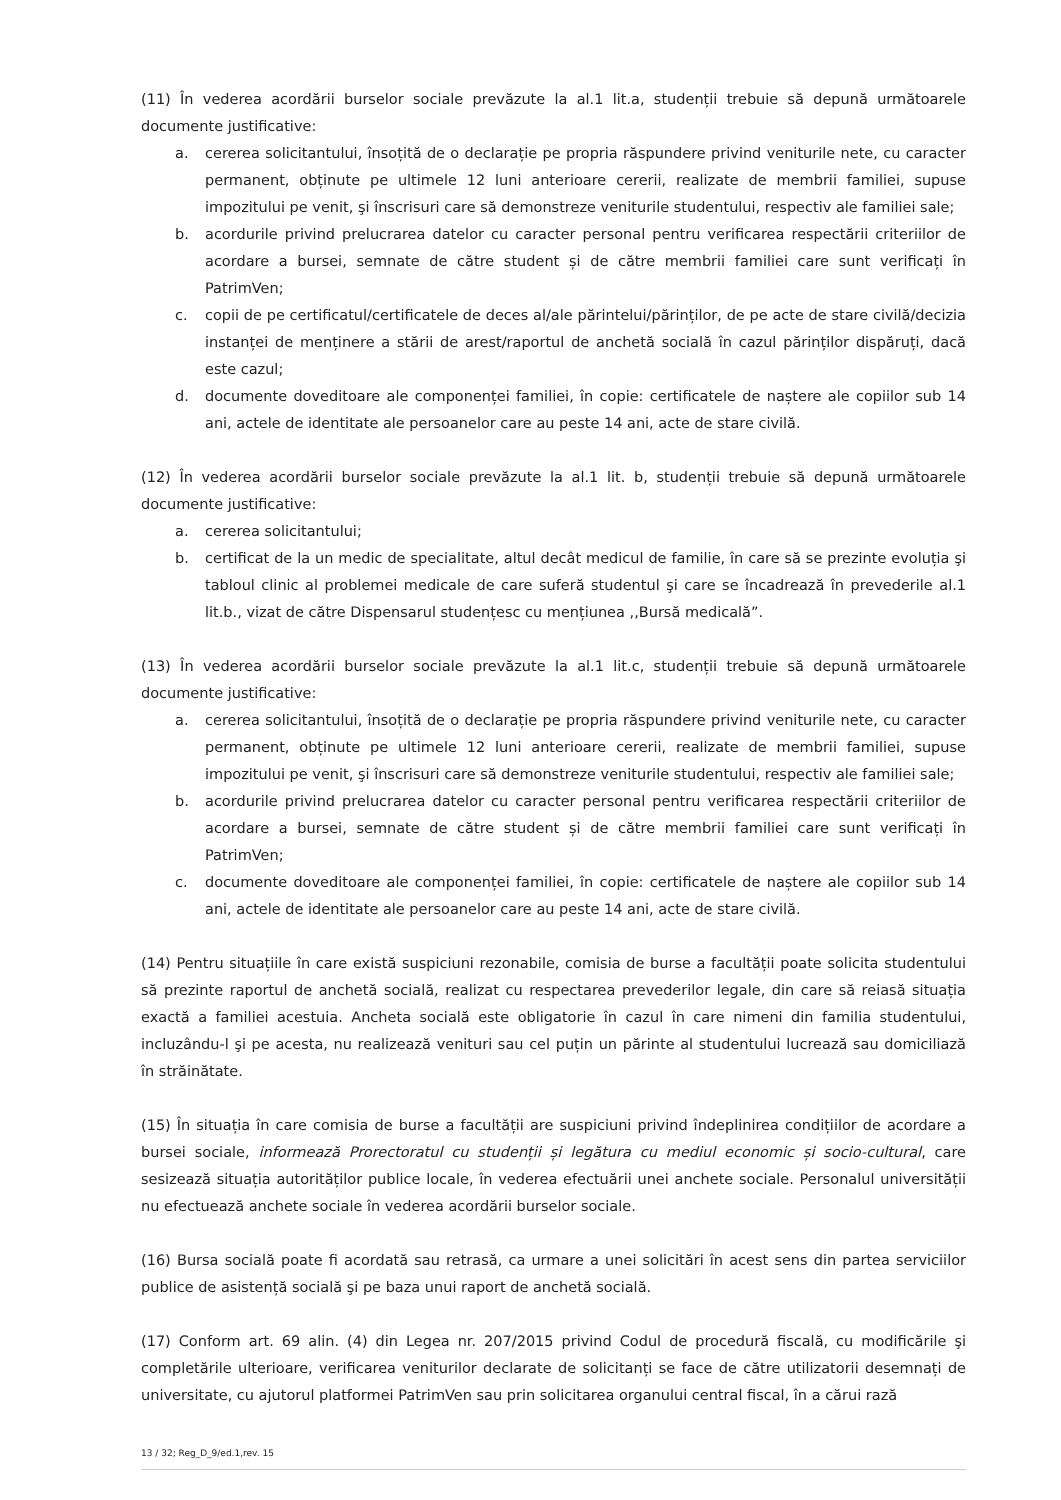(11) În vederea acordării burselor sociale prevăzute la al.1 lit.a, studenții trebuie să depună următoarele documente justificative:
a. cererea solicitantului, însoțită de o declarație pe propria răspundere privind veniturile nete, cu caracter permanent, obținute pe ultimele 12 luni anterioare cererii, realizate de membrii familiei, supuse impozitului pe venit, şi înscrisuri care să demonstreze veniturile studentului, respectiv ale familiei sale;
b. acordurile privind prelucrarea datelor cu caracter personal pentru verificarea respectării criteriilor de acordare a bursei, semnate de către student și de către membrii familiei care sunt verificați în PatrimVen;
c. copii de pe certificatul/certificatele de deces al/ale părintelui/părinților, de pe acte de stare civilă/decizia instanței de menținere a stării de arest/raportul de anchetă socială în cazul părinților dispăruți, dacă este cazul;
d. documente doveditoare ale componenței familiei, în copie: certificatele de naștere ale copiilor sub 14 ani, actele de identitate ale persoanelor care au peste 14 ani, acte de stare civilă.
(12) În vederea acordării burselor sociale prevăzute la al.1 lit. b, studenții trebuie să depună următoarele documente justificative:
a. cererea solicitantului;
b. certificat de la un medic de specialitate, altul decât medicul de familie, în care să se prezinte evoluția şi tabloul clinic al problemei medicale de care suferă studentul şi care se încadrează în prevederile al.1 lit.b., vizat de către Dispensarul studențesc cu mențiunea ,,Bursă medicală”.
(13) În vederea acordării burselor sociale prevăzute la al.1 lit.c, studenții trebuie să depună următoarele documente justificative:
a. cererea solicitantului, însoțită de o declarație pe propria răspundere privind veniturile nete, cu caracter permanent, obținute pe ultimele 12 luni anterioare cererii, realizate de membrii familiei, supuse impozitului pe venit, şi înscrisuri care să demonstreze veniturile studentului, respectiv ale familiei sale;
b. acordurile privind prelucrarea datelor cu caracter personal pentru verificarea respectării criteriilor de acordare a bursei, semnate de către student și de către membrii familiei care sunt verificați în PatrimVen;
c. documente doveditoare ale componenței familiei, în copie: certificatele de naștere ale copiilor sub 14 ani, actele de identitate ale persoanelor care au peste 14 ani, acte de stare civilă.
(14) Pentru situațiile în care există suspiciuni rezonabile, comisia de burse a facultății poate solicita studentului să prezinte raportul de anchetă socială, realizat cu respectarea prevederilor legale, din care să reiasă situația exactă a familiei acestuia. Ancheta socială este obligatorie în cazul în care nimeni din familia studentului, incluzându-l şi pe acesta, nu realizează venituri sau cel puțin un părinte al studentului lucrează sau domiciliază în străinătate.
(15) În situația în care comisia de burse a facultății are suspiciuni privind îndeplinirea condițiilor de acordare a bursei sociale, informează Prorectoratul cu studenții și legătura cu mediul economic și socio-cultural, care sesizează situația autorităților publice locale, în vederea efectuării unei anchete sociale. Personalul universității nu efectuează anchete sociale în vederea acordării burselor sociale.
(16) Bursa socială poate fi acordată sau retrasă, ca urmare a unei solicitări în acest sens din partea serviciilor publice de asistență socială şi pe baza unui raport de anchetă socială.
(17) Conform art. 69 alin. (4) din Legea nr. 207/2015 privind Codul de procedură fiscală, cu modificările şi completările ulterioare, verificarea veniturilor declarate de solicitanți se face de către utilizatorii desemnați de universitate, cu ajutorul platformei PatrimVen sau prin solicitarea organului central fiscal, în a cărui rază
13 / 32; Reg_D_9/ed.1,rev. 15